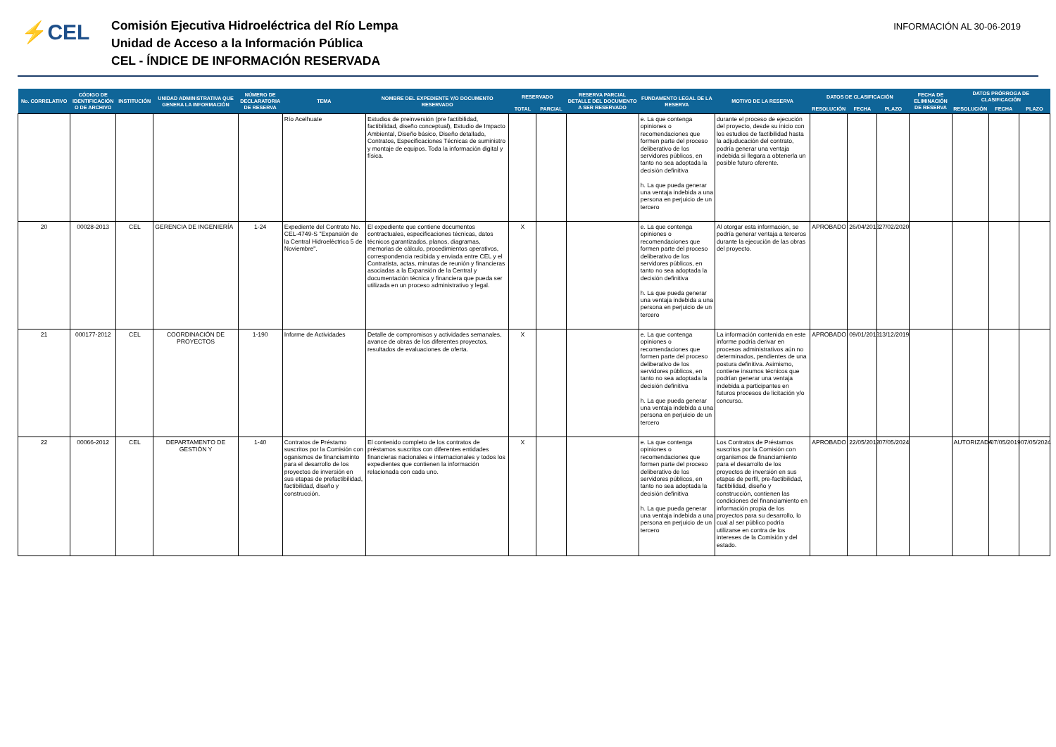⚡CEL
Comisión Ejecutiva Hidroeléctrica del Río Lempa
Unidad de Acceso a la Información Pública
CEL - ÍNDICE DE INFORMACIÓN RESERVADA
INFORMACIÓN AL 30-06-2019
| No. CORRELATIVO | CÓDIGO DE IDENTIFICACIÓN O DE ARCHIVO | INSTITUCIÓN | UNIDAD ADMINISTRATIVA QUE GENERA LA INFORMACIÓN | NÚMERO DE DECLARATORIA DE RESERVA | TEMA | NOMBRE DEL EXPEDIENTE Y/O DOCUMENTO RESERVADO | RESERVADO | | RESERVA PARCIAL DETALLE DEL DOCUMENTO A SER RESERVADO | FUNDAMENTO LEGAL DE LA RESERVA | MOTIVO DE LA RESERVA | DATOS DE CLASIFICACIÓN | | | FECHA DE ELIMINACIÓN DE RESERVA | DATOS PRÓRROGA DE CLASIFICACIÓN | | |
| --- | --- | --- | --- | --- | --- | --- | --- | --- | --- | --- | --- | --- | --- | --- | --- | --- | --- | --- |
| | | | | | | | TOTAL | PARCIAL | | | | RESOLUCIÓN | FECHA | PLAZO | | RESOLUCIÓN | FECHA | PLAZO |
| | | | | | Río Acelhuate | Estudios de preinversión (pre factibilidad, factibilidad, diseño conceptual), Estudio de Impacto Ambiental, Diseño básico, Diseño detallado, Contratos, Especificaciones Técnicas de suministro y montaje de equipos. Toda la información digital y física. | | | | e. La que contenga opiniones o recomendaciones que formen parte del proceso deliberativo de los servidores públicos, en tanto no sea adoptada la decisión definitiva h. La que pueda generar una ventaja indebida a una persona en perjuicio de un tercero | durante el proceso de ejecución del proyecto, desde su inicio con los estudios de factibilidad hasta la adjuducación del contrato, podría generar una ventaja indebida si llegara a obtenerla un posible futuro oferente. | | | | | | | |
| 20 | 00028-2013 | CEL | GERENCIA DE INGENIERÍA | 1-24 | Expediente del Contrato No. CEL-4749-S "Expansión de la Central Hidroeléctrica 5 de Noviembre". | El expediente que contiene documentos contractuales, especificaciones técnicas, datos técnicos garantizados, planos, diagramas, memorias de cálculo, procedimientos operativos, correspondencia recibida y enviada entre CEL y el Contratista, actas, minutas de reunión y financieras asociadas a la Expansión de la Central y documentación técnica y financiera que pueda ser utilizada en un proceso administrativo y legal. | X | | | e. La que contenga opiniones o recomendaciones que formen parte del proceso deliberativo de los servidores públicos, en tanto no sea adoptada la decisión definitiva h. La que pueda generar una ventaja indebida a una persona en perjuicio de un tercero | Al otorgar esta información, se podría generar ventaja a terceros durante la ejecución de las obras del proyecto. | APROBADO | 26/04/2013 | 27/02/2020 | | | | |
| 21 | 000177-2012 | CEL | COORDINACIÓN DE PROYECTOS | 1-190 | Informe de Actividades | Detalle de compromisos y actividades semanales, avance de obras de los diferentes proyectos, resultados de evaluaciones de oferta. | X | | | e. La que contenga opiniones o recomendaciones que formen parte del proceso deliberativo de los servidores públicos, en tanto no sea adoptada la decisión definitiva h. La que pueda generar una ventaja indebida a una persona en perjuicio de un tercero | La información contenida en este informe podría derivar en procesos administrativos aún no determinados, pendientes de una postura definitiva. Asimismo, contiene insumos técnicos que podrían generar una ventaja indebida a participantes en futuros procesos de licitación y/o concurso. | APROBADO | 09/01/2013 | 13/12/2019 | | | | |
| 22 | 00066-2012 | CEL | DEPARTAMENTO DE GESTIÓN Y | 1-40 | Contratos de Préstamo suscritos por la Comisión con oganismos de financiaminto para el desarrollo de los proyectos de inversión en sus etapas de prefactibilidad, factibilidad, diseño y construcción. | El contenido completo de los contratos de préstamos suscritos con diferentes entidades financieras nacionales e internacionales y todos los expedientes que contienen la información relacionada con cada uno. | X | | | e. La que contenga opiniones o recomendaciones que formen parte del proceso deliberativo de los servidores públicos, en tanto no sea adoptada la decisión definitiva h. La que pueda generar una ventaja indebida a una persona en perjuicio de un tercero | Los Contratos de Préstamos suscritos por la Comisión con organismos de financiamiento para el desarrollo de los proyectos de inversión en sus etapas de perfil, pre-factibilidad, factibilidad, diseño y construcción, contienen las condiciones del financiamiento en información propia de los proyectos para su desarrollo, lo cual al ser público podría utilizarse en contra de los intereses de la Comisión y del estado. | APROBADO | 22/05/2012 | 07/05/2024 | | AUTORIZADA | 07/05/2019 | 07/05/2024 |